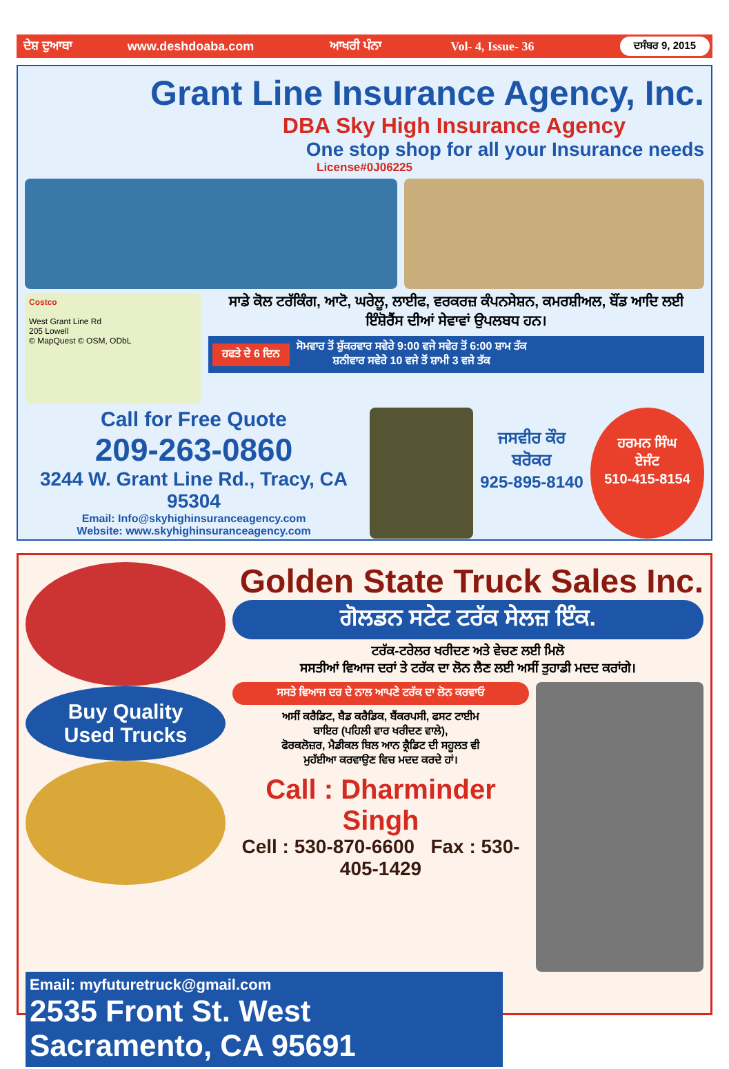ਦੇਸ਼ ਦੁਆਬਾ www.deshdoaba.com ਆਖਰੀ ਪੰਨਾ Vol- 4, Issue- 36
ਦਸੰਬਰ 9, 2015
Grant Line Insurance Agency, Inc.
DBA Sky High Insurance Agency
One stop shop for all your Insurance needs
License#0J06225
Costco
West Grant Line Rd
205 Lowell
© MapQuest © OSM, ODbL
ਸਾਡੇ ਕੋਲ ਟਰੱਕਿੰਗ, ਆਟੋ, ਘਰੇਲੂ, ਲਾਈਫ, ਵਰਕਰਜ਼ ਕੰਪਨਸੇਸ਼ਨ, ਕਮਰਸ਼ੀਅਲ, ਬੌਂਡ ਆਦਿ ਲਈ ਇੰਸ਼ੋਰੈਂਸ ਦੀਆਂ ਸੇਵਾਵਾਂ ਉਪਲਬਧ ਹਨ।
ਹਫਤੇ ਦੇ 6 ਦਿਨ ਸੋਮਵਾਰ ਤੋਂ ਸ਼ੁੱਕਰਵਾਰ ਸਵੇਰੇ 9:00 ਵਜੇ ਸਵੇਰ ਤੋਂ 6:00 ਸ਼ਾਮ ਤੱਕ
ਸ਼ਨੀਵਾਰ ਸਵੇਰੇ 10 ਵਜੇ ਤੋਂ ਸ਼ਾਮੀ 3 ਵਜੇ ਤੱਕ
Call for Free Quote
209-263-0860
3244 W. Grant Line Rd., Tracy, CA 95304
Email: Info@skyhighinsuranceagency.com
Website: www.skyhighinsuranceagency.com
ਜਸਵੀਰ ਕੌਰ
ਬਰੋਕਰ
925-895-8140
ਹਰਮਨ ਸਿੰਘ
ਏਜੰਟ
510-415-8154
Buy Quality
Used Trucks
Golden State Truck Sales Inc.
ਗੋਲਡਨ ਸਟੇਟ ਟਰੱਕ ਸੇਲਜ਼ ਇੰਕ.
ਟਰੱਕ-ਟਰੇਲਰ ਖਰੀਦਣ ਅਤੇ ਵੇਚਣ ਲਈ ਮਿਲੋ
ਸਸਤੀਆਂ ਵਿਆਜ ਦਰਾਂ ਤੇ ਟਰੱਕ ਦਾ ਲੋਨ ਲੈਣ ਲਈ ਅਸੀਂ ਤੁਹਾਡੀ ਮਦਦ ਕਰਾਂਗੇ।
ਸਸਤੇ ਵਿਆਜ ਦਰ ਦੇ ਨਾਲ ਆਪਣੇ ਟਰੱਕ ਦਾ ਲੋਨ ਕਰਵਾਓ
ਅਸੀਂ ਕਰੈਡਿਟ, ਬੈਡ ਕਰੈਡਿਕ, ਬੈਂਕਰਪਸੀ, ਫਸਟ ਟਾਈਮ
ਬਾਇਰ (ਪਹਿਲੀ ਵਾਰ ਖਰੀਦਣ ਵਾਲੇ),
ਫੋਰਕਲੋਜ਼ਰ, ਮੈਡੀਕਲ ਬਿਲ ਆਨ ਕ੍ਰੈਡਿਟ ਦੀ ਸਹੂਲਤ ਵੀ
ਮੁਹੱਈਆ ਕਰਵਾਉਣ ਵਿਚ ਮਦਦ ਕਰਦੇ ਹਾਂ।
Call : Dharminder Singh
Cell : 530-870-6600 Fax : 530-405-1429
Email: myfuturetruck@gmail.com
2535 Front St. West Sacramento, CA 95691